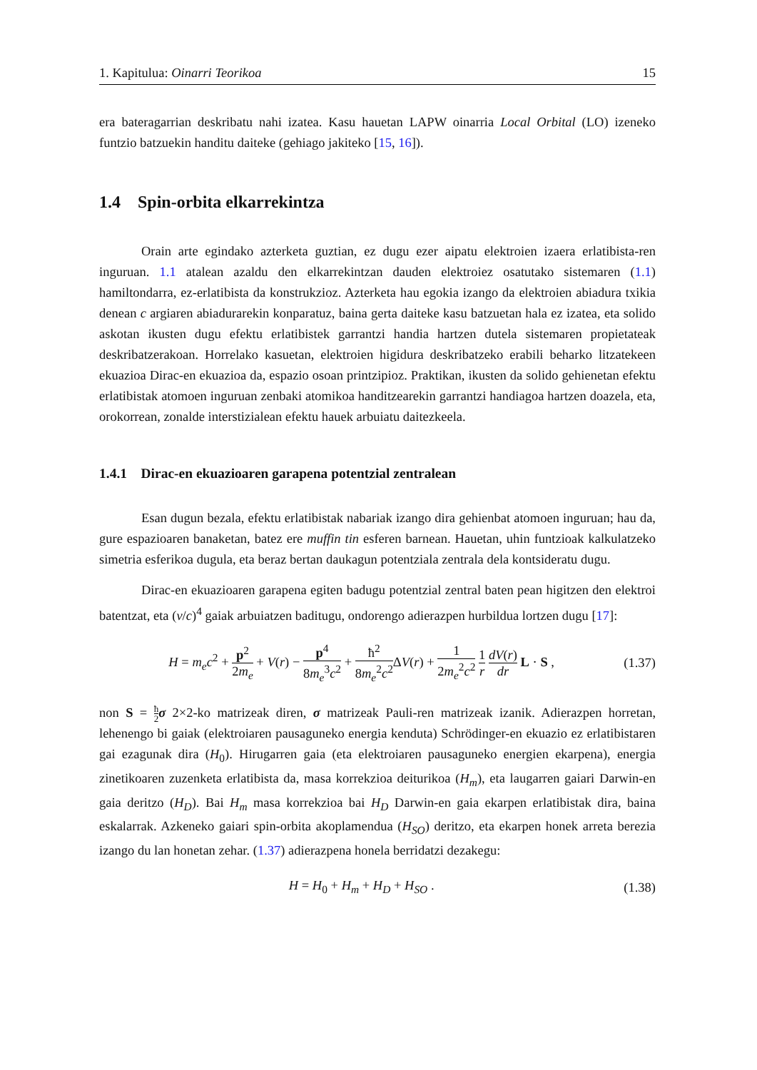1. Kapitulua: Oinarri Teorikoa 15
era bateragarrian deskribatu nahi izatea. Kasu hauetan LAPW oinarria Local Orbital (LO) izeneko funtzio batzuekin handitu daiteke (gehiago jakiteko [15, 16]).
1.4 Spin-orbita elkarrekintza
Orain arte egindako azterketa guztian, ez dugu ezer aipatu elektroien izaera erlatibista-ren inguruan. 1.1 atalean azaldu den elkarrekintzan dauden elektroiez osatutako sistemaren (1.1) hamiltondarra, ez-erlatibista da konstrukzioz. Azterketa hau egokia izango da elektroien abiadura txikia denean c argiaren abiadurarekin konparatuz, baina gerta daiteke kasu batzuetan hala ez izatea, eta solido askotan ikusten dugu efektu erlatibistek garrantzi handia hartzen dutela sistemaren propietateak deskribatzerakoan. Horrelako kasuetan, elektroien higidura deskribatzeko erabili beharko litzatekeen ekuazioa Dirac-en ekuazioa da, espazio osoan printzipioz. Praktikan, ikusten da solido gehienetan efektu erlatibistak atomoen inguruan zenbaki atomikoa handitzearekin garrantzi handiagoa hartzen doazela, eta, orokorrean, zonalde interstizialean efektu hauek arbuiatu daitezkeela.
1.4.1 Dirac-en ekuazioaren garapena potentzial zentralean
Esan dugun bezala, efektu erlatibistak nabariak izango dira gehienbat atomoen inguruan; hau da, gure espazioaren banaketan, batez ere muffin tin esferen barnean. Hauetan, uhin funtzioak kalkulatzeko simetria esferikoa dugula, eta beraz bertan daukagun potentziala zentrala dela kontsideratu dugu.
Dirac-en ekuazioaren garapena egiten badugu potentzial zentral baten pean higitzen den elektroi batentzat, eta (v/c)<sup>4</sup> gaiak arbuiatzen baditugu, ondorengo adierazpen hurbildua lortzen dugu [17]:
H = m<sub>e</sub>c<sup>2</sup> + p<sup>2</sup> 2m<sub>e</sub> + V(r) − p<sup>4</sup> 8m<sub>e</sub><sup>3</sup>c<sup>2</sup> + ħ<sup>2</sup> 8m<sub>e</sub><sup>2</sup>c<sup>2</sup> ΔV(r) + 1 2m<sub>e</sub><sup>2</sup>c<sup>2</sup> 1 r dV(r) dr L · S , (1.37)
non S = ħ 2 σ 2×2-ko matrizeak diren, σ matrizeak Pauli-ren matrizeak izanik. Adierazpen horretan, lehenengo bi gaiak (elektroiaren pausaguneko energia kenduta) Schrödinger-en ekuazio ez erlatibistaren gai ezagunak dira (H<sub>0</sub>). Hirugarren gaia (eta elektroiaren pausaguneko energien ekarpena), energia zinetikoaren zuzenketa erlatibista da, masa korrekzioa deiturikoa (H<sub>m</sub>), eta laugarren gaiari Darwin-en gaia deritzo (H<sub>D</sub>). Bai H<sub>m</sub> masa korrekzioa bai H<sub>D</sub> Darwin-en gaia ekarpen erlatibistak dira, baina eskalarrak. Azkeneko gaiari spin-orbita akoplamendua (H<sub>SO</sub>) deritzo, eta ekarpen honek arreta berezia izango du lan honetan zehar. (1.37) adierazpena honela berridatzi dezakegu:
H = H<sub>0</sub> + H<sub>m</sub> + H<sub>D</sub> + H<sub>SO</sub> . (1.38)